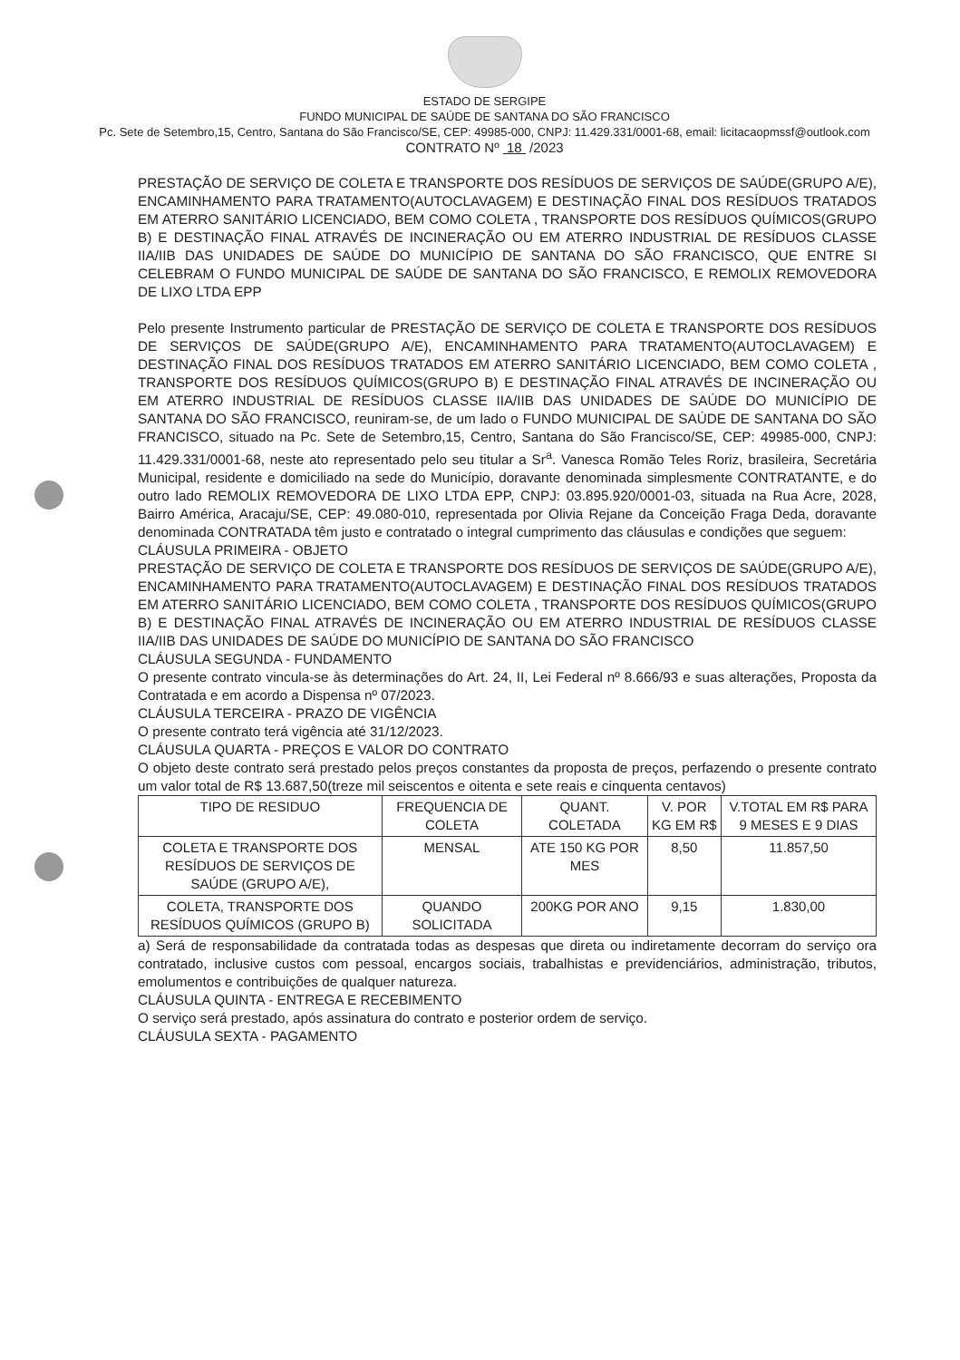ESTADO DE SERGIPE
FUNDO MUNICIPAL DE SAÚDE DE SANTANA DO SÃO FRANCISCO
Pc. Sete de Setembro,15, Centro, Santana do São Francisco/SE, CEP: 49985-000, CNPJ: 11.429.331/0001-68, email: licitacaopmssf@outlook.com
CONTRATO Nº 18 /2023
PRESTAÇÃO DE SERVIÇO DE COLETA E TRANSPORTE DOS RESÍDUOS DE SERVIÇOS DE SAÚDE(GRUPO A/E), ENCAMINHAMENTO PARA TRATAMENTO(AUTOCLAVAGEM) E DESTINAÇÃO FINAL DOS RESÍDUOS TRATADOS EM ATERRO SANITÁRIO LICENCIADO, BEM COMO COLETA , TRANSPORTE DOS RESÍDUOS QUÍMICOS(GRUPO B) E DESTINAÇÃO FINAL ATRAVÉS DE INCINERAÇÃO OU EM ATERRO INDUSTRIAL DE RESÍDUOS CLASSE IIA/IIB DAS UNIDADES DE SAÚDE DO MUNICÍPIO DE SANTANA DO SÃO FRANCISCO, QUE ENTRE SI CELEBRAM O FUNDO MUNICIPAL DE SAÚDE DE SANTANA DO SÃO FRANCISCO, E REMOLIX REMOVEDORA DE LIXO LTDA EPP
Pelo presente Instrumento particular de PRESTAÇÃO DE SERVIÇO DE COLETA E TRANSPORTE DOS RESÍDUOS DE SERVIÇOS DE SAÚDE(GRUPO A/E), ENCAMINHAMENTO PARA TRATAMENTO(AUTOCLAVAGEM) E DESTINAÇÃO FINAL DOS RESÍDUOS TRATADOS EM ATERRO SANITÁRIO LICENCIADO, BEM COMO COLETA , TRANSPORTE DOS RESÍDUOS QUÍMICOS(GRUPO B) E DESTINAÇÃO FINAL ATRAVÉS DE INCINERAÇÃO OU EM ATERRO INDUSTRIAL DE RESÍDUOS CLASSE IIA/IIB DAS UNIDADES DE SAÚDE DO MUNICÍPIO DE SANTANA DO SÃO FRANCISCO, reuniram-se, de um lado o FUNDO MUNICIPAL DE SAÚDE DE SANTANA DO SÃO FRANCISCO, situado na Pc. Sete de Setembro,15, Centro, Santana do São Francisco/SE, CEP: 49985-000, CNPJ: 11.429.331/0001-68, neste ato representado pelo seu titular a Sr<sup>a</sup>. Vanesca Romão Teles Roriz, brasileira, Secretária Municipal, residente e domiciliado na sede do Município, doravante denominada simplesmente CONTRATANTE, e do outro lado REMOLIX REMOVEDORA DE LIXO LTDA EPP, CNPJ: 03.895.920/0001-03, situada na Rua Acre, 2028, Bairro América, Aracaju/SE, CEP: 49.080-010, representada por Olivia Rejane da Conceição Fraga Deda, doravante denominada CONTRATADA têm justo e contratado o integral cumprimento das cláusulas e condições que seguem:
CLÁUSULA PRIMEIRA - OBJETO
PRESTAÇÃO DE SERVIÇO DE COLETA E TRANSPORTE DOS RESÍDUOS DE SERVIÇOS DE SAÚDE(GRUPO A/E), ENCAMINHAMENTO PARA TRATAMENTO(AUTOCLAVAGEM) E DESTINAÇÃO FINAL DOS RESÍDUOS TRATADOS EM ATERRO SANITÁRIO LICENCIADO, BEM COMO COLETA , TRANSPORTE DOS RESÍDUOS QUÍMICOS(GRUPO B) E DESTINAÇÃO FINAL ATRAVÉS DE INCINERAÇÃO OU EM ATERRO INDUSTRIAL DE RESÍDUOS CLASSE IIA/IIB DAS UNIDADES DE SAÚDE DO MUNICÍPIO DE SANTANA DO SÃO FRANCISCO
CLÁUSULA SEGUNDA - FUNDAMENTO
O presente contrato vincula-se às determinações do Art. 24, II, Lei Federal nº 8.666/93 e suas alterações, Proposta da Contratada e em acordo a Dispensa nº 07/2023.
CLÁUSULA TERCEIRA - PRAZO DE VIGÊNCIA
O presente contrato terá vigência até 31/12/2023.
CLÁUSULA QUARTA - PREÇOS E VALOR DO CONTRATO
O objeto deste contrato será prestado pelos preços constantes da proposta de preços, perfazendo o presente contrato um valor total de R$ 13.687,50(treze mil seiscentos e oitenta e sete reais e cinquenta centavos)
| TIPO DE RESIDUO | FREQUENCIA DE COLETA | QUANT. COLETADA | V. POR KG EM R$ | V.TOTAL EM R$ PARA 9 MESES E 9 DIAS |
| --- | --- | --- | --- | --- |
| COLETA E TRANSPORTE DOS RESÍDUOS DE SERVIÇOS DE SAÚDE (GRUPO A/E), | MENSAL | ATE 150 KG POR MES | 8,50 | 11.857,50 |
| COLETA, TRANSPORTE DOS RESÍDUOS QUÍMICOS (GRUPO B) | QUANDO SOLICITADA | 200KG POR ANO | 9,15 | 1.830,00 |
a) Será de responsabilidade da contratada todas as despesas que direta ou indiretamente decorram do serviço ora contratado, inclusive custos com pessoal, encargos sociais, trabalhistas e previdenciários, administração, tributos, emolumentos e contribuições de qualquer natureza.
CLÁUSULA QUINTA - ENTREGA E RECEBIMENTO
O serviço será prestado, após assinatura do contrato e posterior ordem de serviço.
CLÁUSULA SEXTA - PAGAMENTO